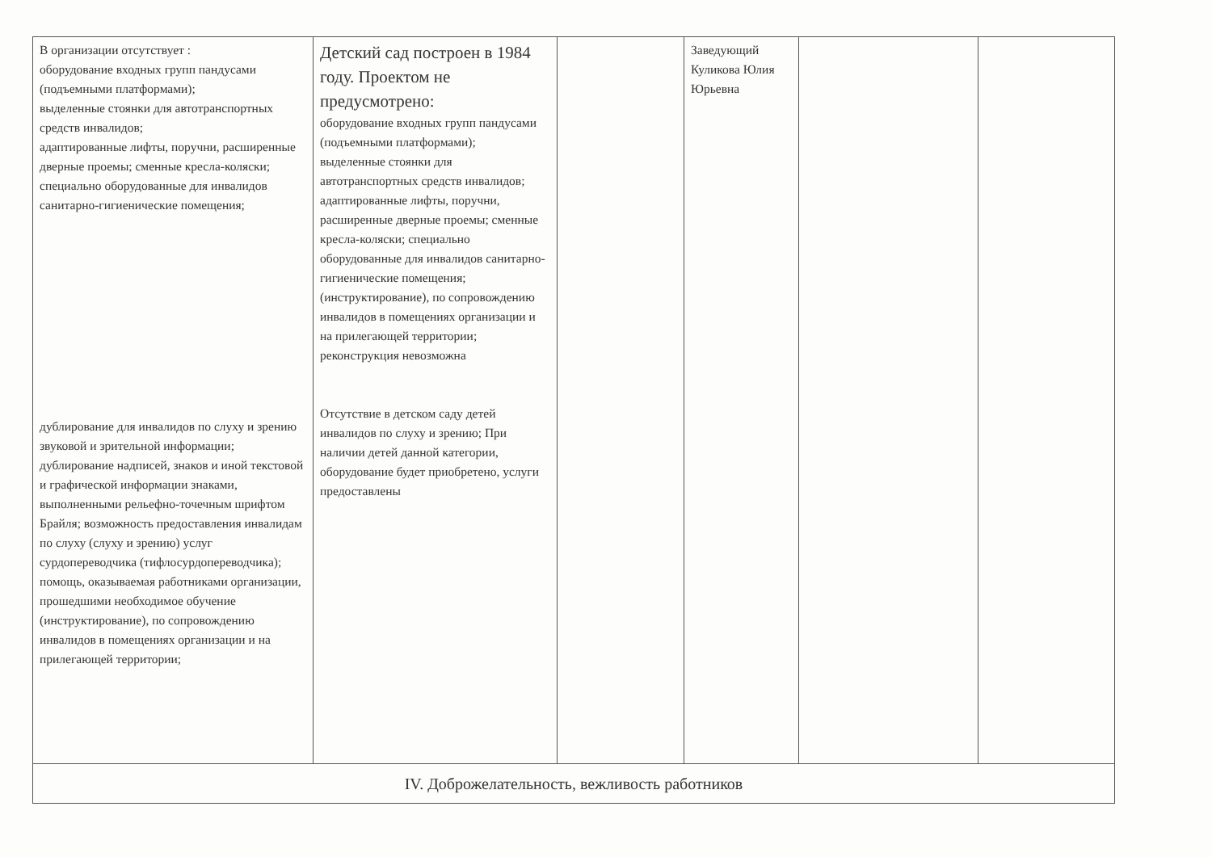| В организации отсутствует : оборудование входных групп пандусами (подъемными платформами); выделенные стоянки для автотранспортных средств инвалидов; адаптированные лифты, поручни, расширенные дверные проемы; сменные кресла-коляски; специально оборудованные для инвалидов санитарно-гигиенические помещения; дублирование для инвалидов по слуху и зрению звуковой и зрительной информации; дублирование надписей, знаков и иной текстовой и графической информации знаками, выполненными рельефно-точечным шрифтом Брайля; возможность предоставления инвалидам по слуху (слуху и зрению) услуг сурдопереводчика (тифлосурдопереводчика); помощь, оказываемая работниками организации, прошедшими необходимое обучение (инструктирование), по сопровождению инвалидов в помещениях организации и на прилегающей территории; | Детский сад построен в 1984 году. Проектом не предусмотрено: оборудование входных групп пандусами (подъемными платформами); выделенные стоянки для автотранспортных средств инвалидов; адаптированные лифты, поручни, расширенные дверные проемы; сменные кресла-коляски; специально оборудованные для инвалидов санитарно-гигиенические помещения; (инструктирование), по сопровождению инвалидов в помещениях организации и на прилегающей территории; реконструкция невозможна Отсутствие в детском саду детей инвалидов по слуху и зрению; При наличии детей данной категории, оборудование будет приобретено, услуги предоставлены | | Заведующий Куликова Юлия Юрьевна | | |
| IV. Доброжелательность, вежливость работников | | | | | |